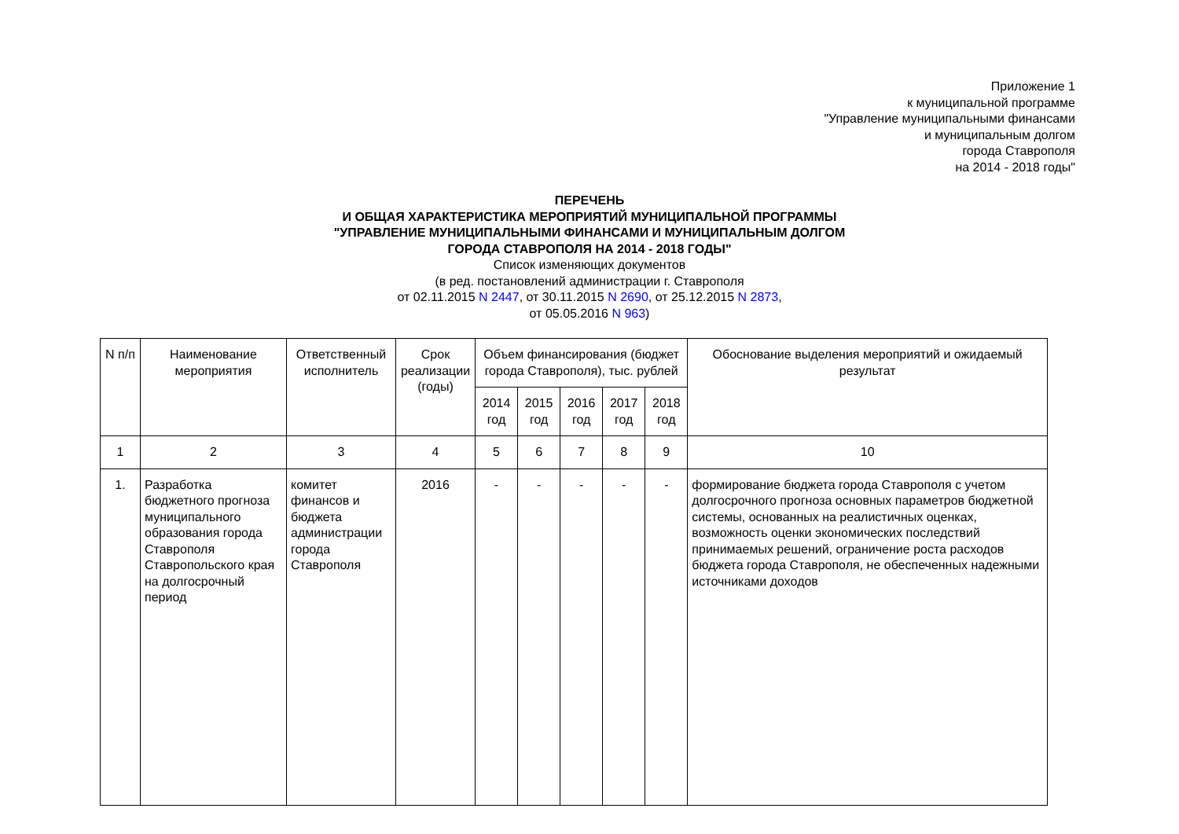Приложение 1
к муниципальной программе
"Управление муниципальными финансами
и муниципальным долгом
города Ставрополя
на 2014 - 2018 годы"
ПЕРЕЧЕНЬ
И ОБЩАЯ ХАРАКТЕРИСТИКА МЕРОПРИЯТИЙ МУНИЦИПАЛЬНОЙ ПРОГРАММЫ
"УПРАВЛЕНИЕ МУНИЦИПАЛЬНЫМИ ФИНАНСАМИ И МУНИЦИПАЛЬНЫМ ДОЛГОМ
ГОРОДА СТАВРОПОЛЯ НА 2014 - 2018 ГОДЫ"
Список изменяющих документов
(в ред. постановлений администрации г. Ставрополя
от 02.11.2015 N 2447, от 30.11.2015 N 2690, от 25.12.2015 N 2873,
от 05.05.2016 N 963)
| N п/п | Наименование мероприятия | Ответственный исполнитель | Срок реализации (годы) | Объем финансирования (бюджет города Ставрополя), тыс. рублей | | | | | Обоснование выделения мероприятий и ожидаемый результат |
| --- | --- | --- | --- | --- | --- | --- | --- | --- | --- |
| | | | | 2014 год | 2015 год | 2016 год | 2017 год | 2018 год | |
| 1 | 2 | 3 | 4 | 5 | 6 | 7 | 8 | 9 | 10 |
| 1. | Разработка бюджетного прогноза муниципального образования города Ставрополя Ставропольского края на долгосрочный период | комитет финансов и бюджета администрации города Ставрополя | 2016 | - | - | - | - | - | формирование бюджета города Ставрополя с учетом долгосрочного прогноза основных параметров бюджетной системы, основанных на реалистичных оценках, возможность оценки экономических последствий принимаемых решений, ограничение роста расходов бюджета города Ставрополя, не обеспеченных надежными источниками доходов |